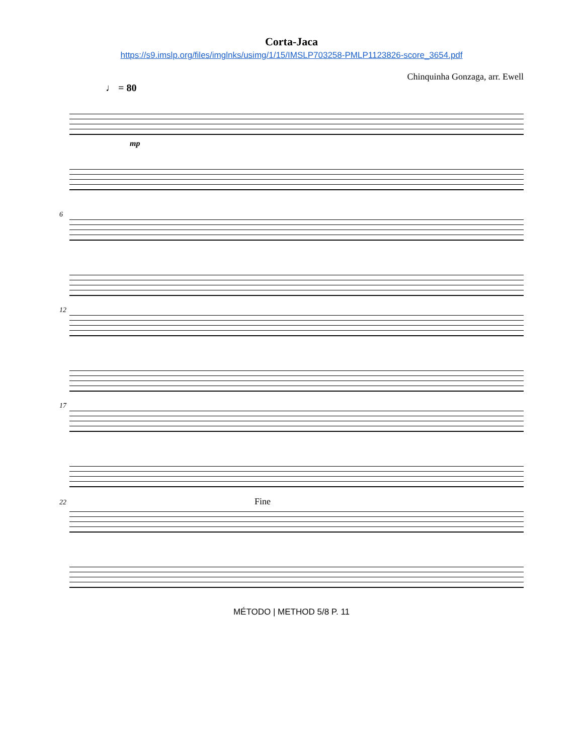Corta-Jaca
https://s9.imslp.org/files/imglnks/usimg/1/15/IMSLP703258-PMLP1123826-score_3654.pdf
Chinquinha Gonzaga, arr. Ewell
♩ = 80
mp
6
12
17
22 Fine
MÉTODO | METHOD 5/8 P. 11